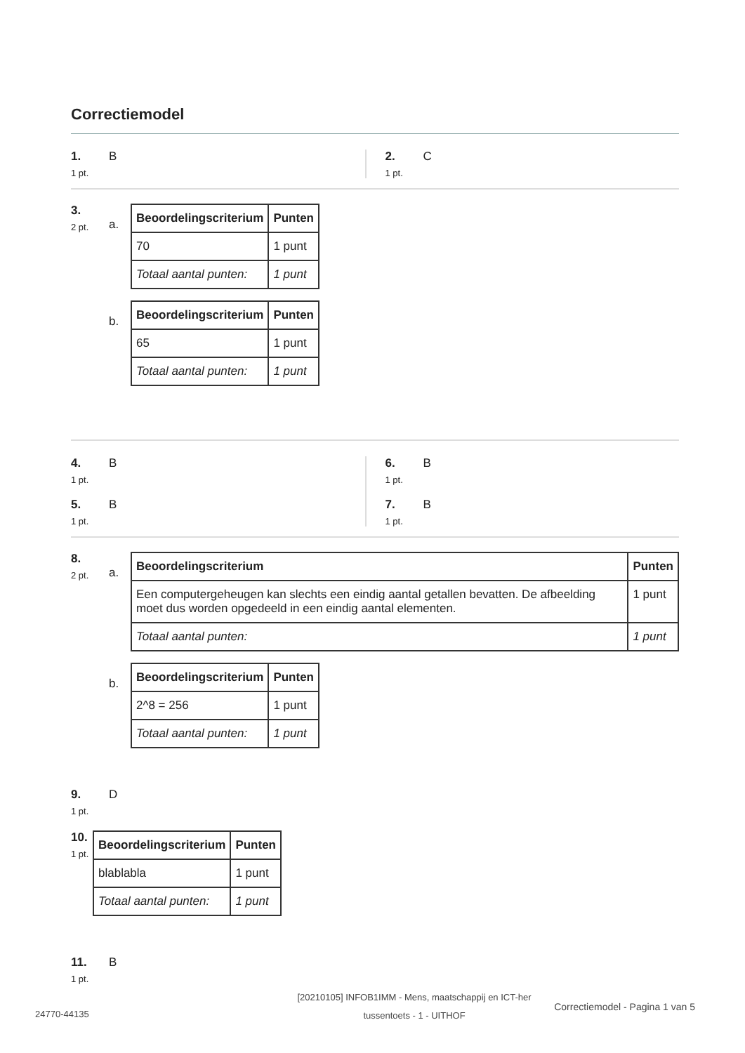Correctiemodel
1.
1 pt.
B
2.
1 pt.
C
3.
2 pt.
a.
| Beoordelingscriterium | Punten |
| --- | --- |
| 70 | 1 punt |
| Totaal aantal punten: | 1 punt |
b.
| Beoordelingscriterium | Punten |
| --- | --- |
| 65 | 1 punt |
| Totaal aantal punten: | 1 punt |
4.
1 pt.
B
5.
1 pt.
B
6.
1 pt.
B
7.
1 pt.
B
8.
2 pt.
a.
| Beoordelingscriterium | Punten |
| --- | --- |
| Een computergeheugen kan slechts een eindig aantal getallen bevatten. De afbeelding moet dus worden opgedeeld in een eindig aantal elementen. | 1 punt |
| Totaal aantal punten: | 1 punt |
b.
| Beoordelingscriterium | Punten |
| --- | --- |
| 2^8 = 256 | 1 punt |
| Totaal aantal punten: | 1 punt |
9.
1 pt.
D
10.
1 pt.
| Beoordelingscriterium | Punten |
| --- | --- |
| blablabla | 1 punt |
| Totaal aantal punten: | 1 punt |
11.
1 pt.
B
24770-44135
[20210105] INFOB1IMM - Mens, maatschappij en ICT-her tussentoets - 1 - UITHOF
Correctiemodel - Pagina 1 van 5